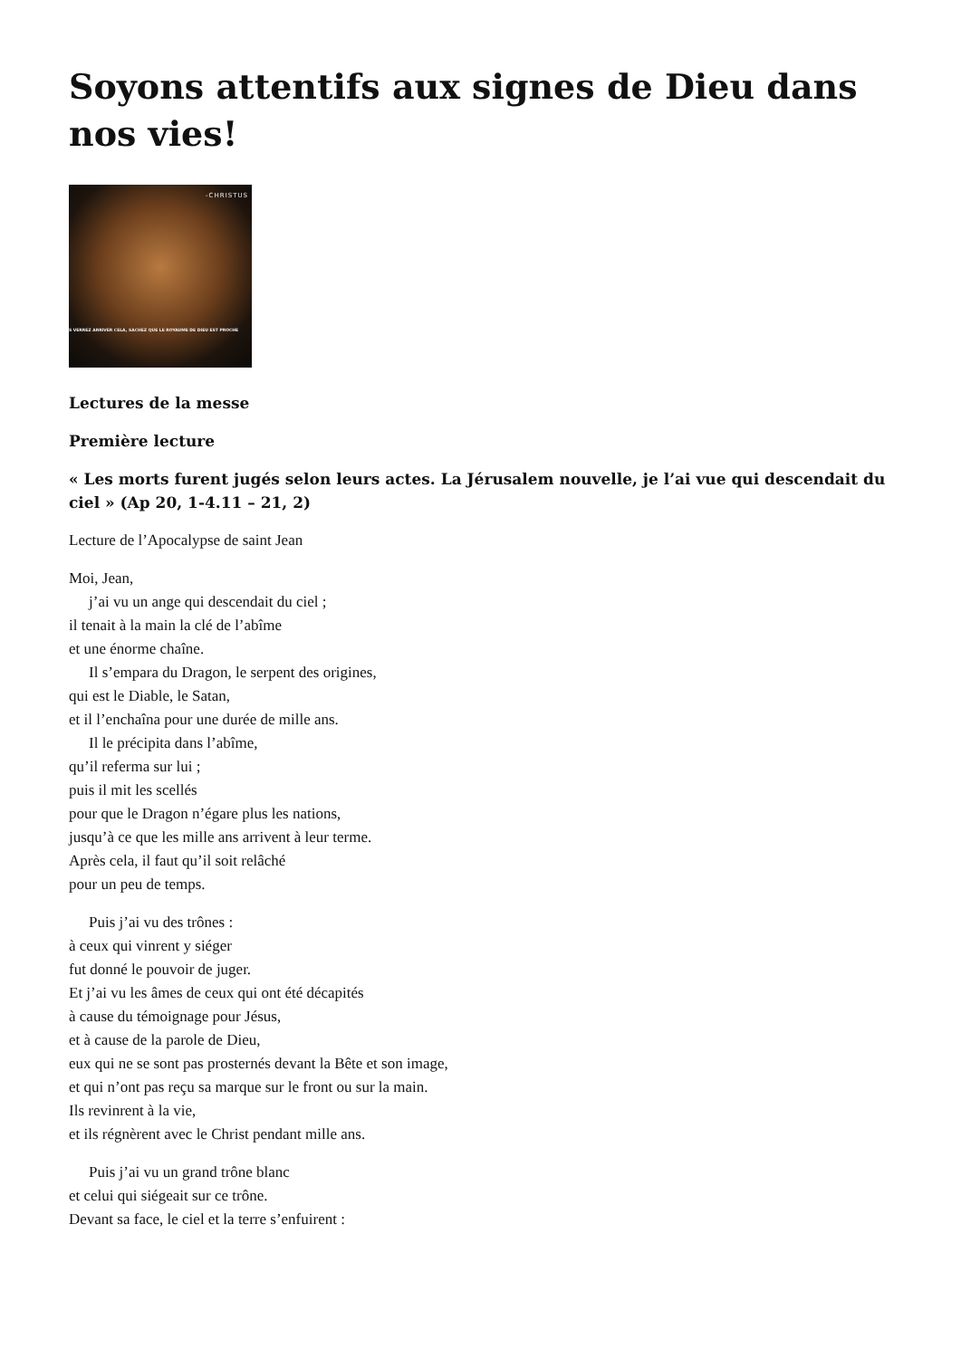Soyons attentifs aux signes de Dieu dans nos vies!
-CHRISTUS
S VERREZ ARRIVER CELA, SACHEZ QUE LE ROYAUME DE DIEU EST PROCHE
Lectures de la messe
Première lecture
« Les morts furent jugés selon leurs actes. La Jérusalem nouvelle, je l’ai vue qui descendait du ciel » (Ap 20, 1-4.11 – 21, 2)
Lecture de l’Apocalypse de saint Jean
Moi, Jean,
j’ai vu un ange qui descendait du ciel ;
il tenait à la main la clé de l’abîme
et une énorme chaîne.
Il s’empara du Dragon, le serpent des origines,
qui est le Diable, le Satan,
et il l’enchaîna pour une durée de mille ans.
Il le précipita dans l’abîme,
qu’il referma sur lui ;
puis il mit les scellés
pour que le Dragon n’égare plus les nations,
jusqu’à ce que les mille ans arrivent à leur terme.
Après cela, il faut qu’il soit relâché
pour un peu de temps.
Puis j’ai vu des trônes :
à ceux qui vinrent y siéger
fut donné le pouvoir de juger.
Et j’ai vu les âmes de ceux qui ont été décapités
à cause du témoignage pour Jésus,
et à cause de la parole de Dieu,
eux qui ne se sont pas prosternés devant la Bête et son image,
et qui n’ont pas reçu sa marque sur le front ou sur la main.
Ils revinrent à la vie,
et ils régnèrent avec le Christ pendant mille ans.
Puis j’ai vu un grand trône blanc
et celui qui siégeait sur ce trône.
Devant sa face, le ciel et la terre s’enfuirent :